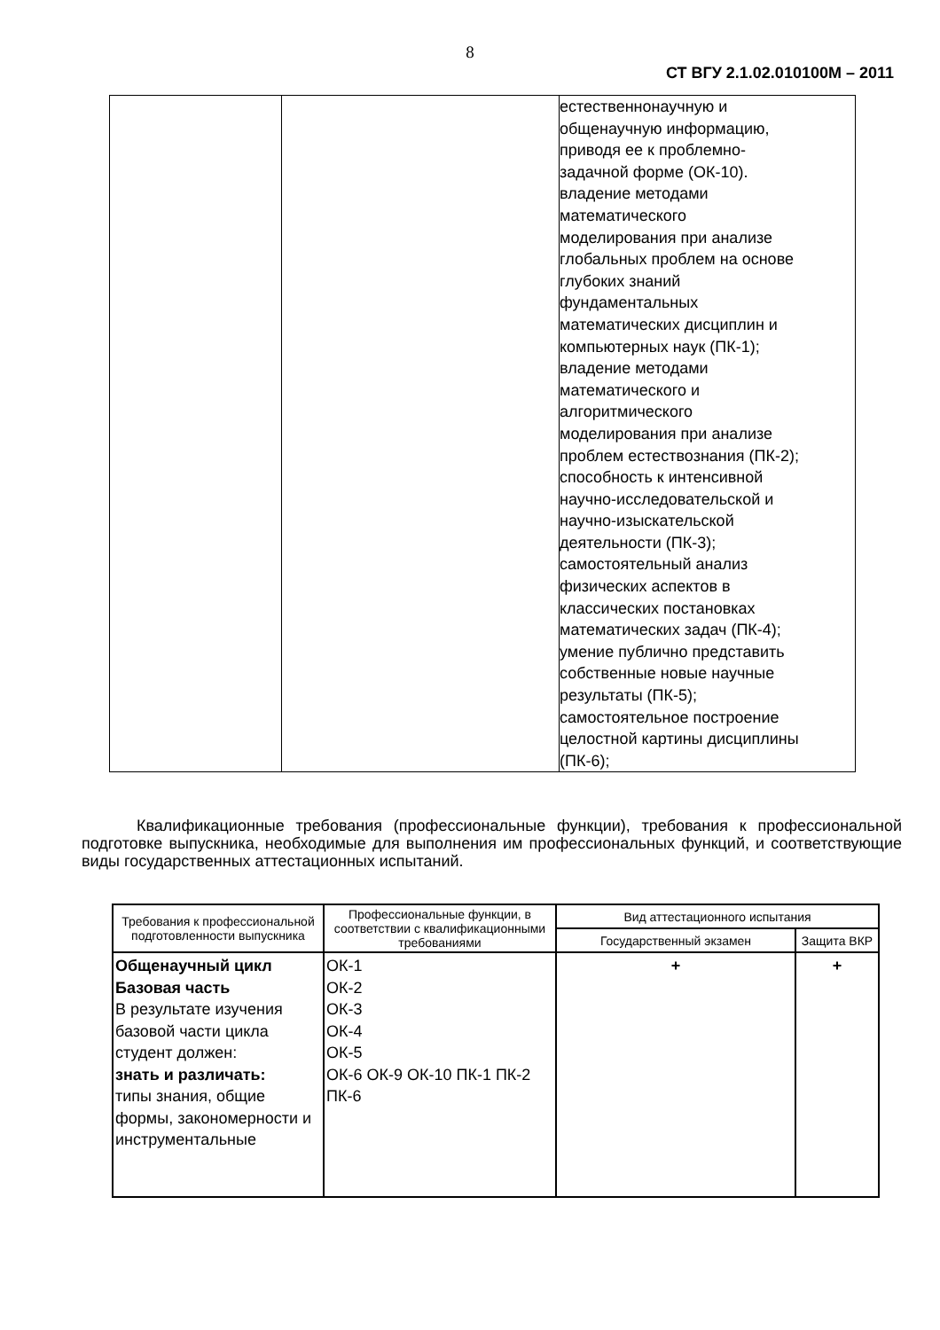8
СТ ВГУ 2.1.02.010100М – 2011
| | | естественнонаучную и общенаучную информацию, приводя ее к проблемно- задачной форме (ОК-10). владение методами математического моделирования при анализе глобальных проблем на основе глубоких знаний фундаментальных математических дисциплин и компьютерных наук (ПК-1); владение методами математического и алгоритмического моделирования при анализе проблем естествознания (ПК-2); способность к интенсивной научно-исследовательской и научно-изыскательской деятельности (ПК-3); самостоятельный анализ физических аспектов в классических постановках математических задач (ПК-4); умение публично представить собственные новые научные результаты (ПК-5); самостоятельное построение целостной картины дисциплины (ПК-6); |
Квалификационные требования (профессиональные функции), требования к профессиональной подготовке выпускника, необходимые для выполнения им профессиональных функций, и соответствующие виды государственных аттестационных испытаний.
| Требования к профессиональной подготовленности выпускника | Профессиональные функции, в соответствии с квалификационными требованиями | Вид аттестационного испытания | |
| --- | --- | --- | --- |
| | | Государственный экзамен | Защита ВКР |
| Общенаучный цикл Базовая часть В результате изучения базовой части цикла студент должен: знать и различать: типы знания, общие формы, закономерности и инструментальные | ОК-1 ОК-2 ОК-3 ОК-4 ОК-5 ОК-6 ОК-9 ОК-10 ПК-1 ПК-2 ПК-6 | + | + |